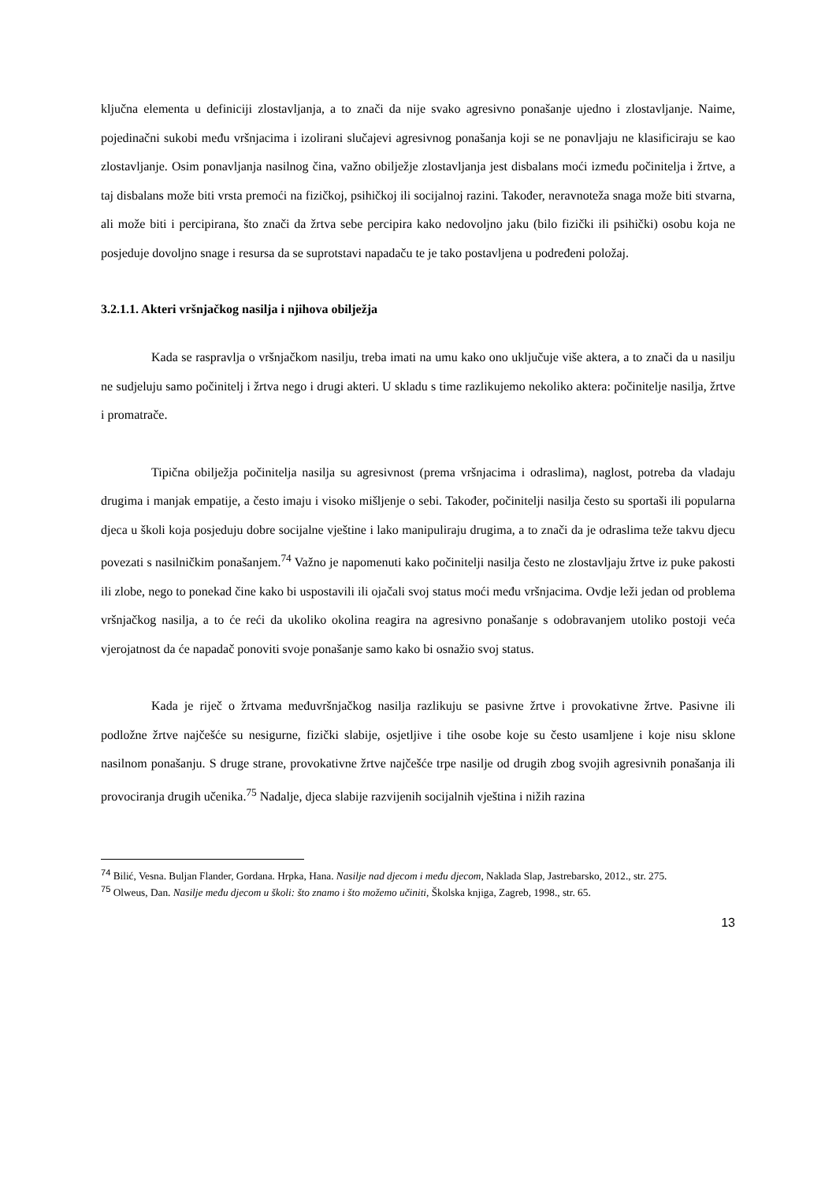ključna elementa u definiciji zlostavljanja, a to znači da nije svako agresivno ponašanje ujedno i zlostavljanje. Naime, pojedinačni sukobi među vršnjacima i izolirani slučajevi agresivnog ponašanja koji se ne ponavljaju ne klasificiraju se kao zlostavljanje. Osim ponavljanja nasilnog čina, važno obilježje zlostavljanja jest disbalans moći između počinitelja i žrtve, a taj disbalans može biti vrsta premoći na fizičkoj, psihičkoj ili socijalnoj razini. Također, neravnoteža snaga može biti stvarna, ali može biti i percipirana, što znači da žrtva sebe percipira kako nedovoljno jaku (bilo fizički ili psihički) osobu koja ne posjeduje dovoljno snage i resursa da se suprotstavi napadaču te je tako postavljena u podređeni položaj.
3.2.1.1. Akteri vršnjačkog nasilja i njihova obilježja
Kada se raspravlja o vršnjačkom nasilju, treba imati na umu kako ono uključuje više aktera, a to znači da u nasilju ne sudjeluju samo počinitelj i žrtva nego i drugi akteri. U skladu s time razlikujemo nekoliko aktera: počinitelje nasilja, žrtve i promatrače.
Tipična obilježja počinitelja nasilja su agresivnost (prema vršnjacima i odraslima), naglost, potreba da vladaju drugima i manjak empatije, a često imaju i visoko mišljenje o sebi. Također, počinitelji nasilja često su sportaši ili popularna djeca u školi koja posjeduju dobre socijalne vještine i lako manipuliraju drugima, a to znači da je odraslima teže takvu djecu povezati s nasilničkim ponašanjem.<sup>74</sup> Važno je napomenuti kako počinitelji nasilja često ne zlostavljaju žrtve iz puke pakosti ili zlobe, nego to ponekad čine kako bi uspostavili ili ojačali svoj status moći među vršnjacima. Ovdje leži jedan od problema vršnjačkog nasilja, a to će reći da ukoliko okolina reagira na agresivno ponašanje s odobravanjem utoliko postoji veća vjerojatnost da će napadač ponoviti svoje ponašanje samo kako bi osnažio svoj status.
Kada je riječ o žrtvama međuvršnjačkog nasilja razlikuju se pasivne žrtve i provokativne žrtve. Pasivne ili podložne žrtve najčešće su nesigurne, fizički slabije, osjetljive i tihe osobe koje su često usamljene i koje nisu sklone nasilnom ponašanju. S druge strane, provokativne žrtve najčešće trpe nasilje od drugih zbog svojih agresivnih ponašanja ili provociranja drugih učenika.<sup>75</sup> Nadalje, djeca slabije razvijenih socijalnih vještina i nižih razina
<sup>74</sup> Bilić, Vesna. Buljan Flander, Gordana. Hrpka, Hana. Nasilje nad djecom i među djecom, Naklada Slap, Jastrebarsko, 2012., str. 275.
<sup>75</sup> Olweus, Dan. Nasilje među djecom u školi: što znamo i što možemo učiniti, Školska knjiga, Zagreb, 1998., str. 65.
13